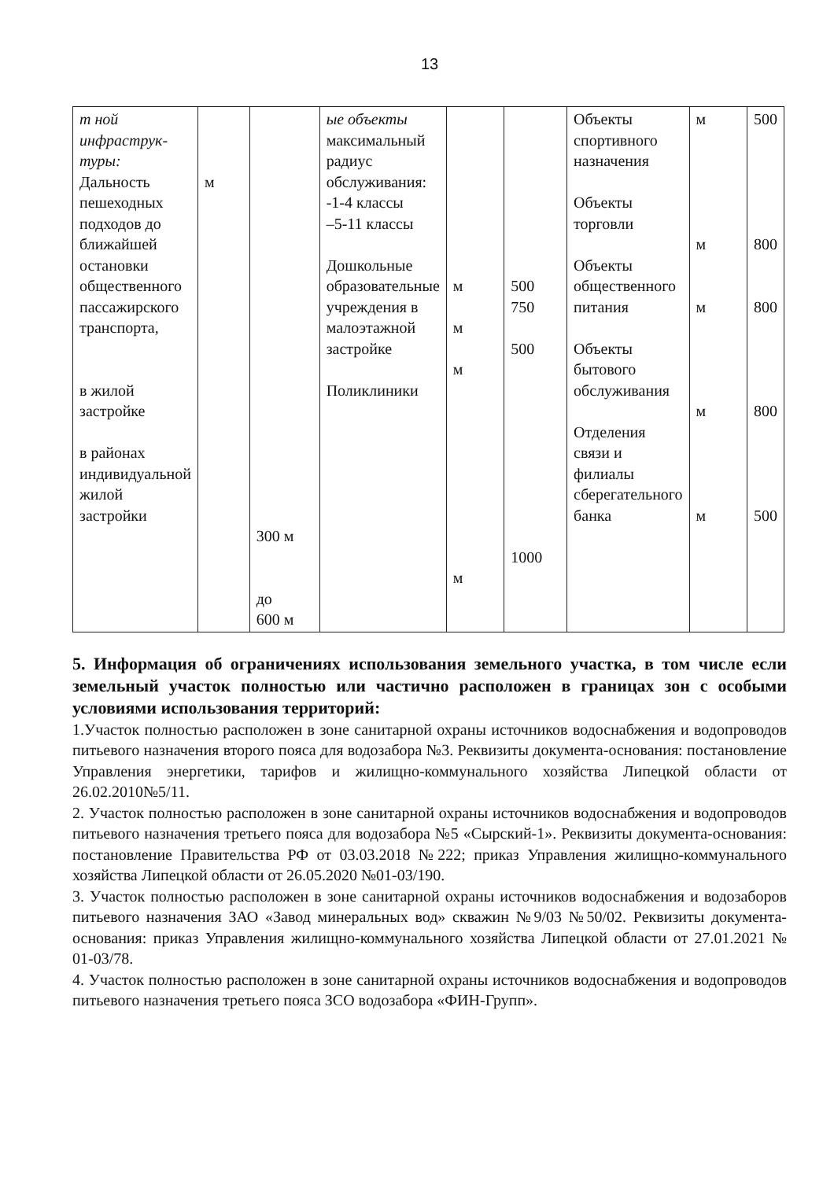13
| т ной инфраструк- туры: Дальность пешеходных подходов до ближайшей остановки общественного пассажирского транспорта, в жилой застройке в районах индивидуальной жилой застройки | м | 300 м до 600 м | ые объекты максимальный радиус обслуживания: -1-4 классы –5-11 классы Дошкольные образовательные учреждения в малоэтажной застройке Поликлиники | м м м м | 500 750 500 1000 | Объекты спортивного назначения Объекты торговли Объекты общественного питания Объекты бытового обслуживания Отделения связи и филиалы сберегательного банка | м м м м м | 500 800 800 800 500 |
5. Информация об ограничениях использования земельного участка, в том числе если земельный участок полностью или частично расположен в границах зон с особыми условиями использования территорий:
1.Участок полностью расположен в зоне санитарной охраны источников водоснабжения и водопроводов питьевого назначения второго пояса для водозабора №3. Реквизиты документа-основания: постановление Управления энергетики, тарифов и жилищно-коммунального хозяйства Липецкой области от 26.02.2010№5/11.
2. Участок полностью расположен в зоне санитарной охраны источников водоснабжения и водопроводов питьевого назначения третьего пояса для водозабора №5 «Сырский-1». Реквизиты документа-основания: постановление Правительства РФ от 03.03.2018 №222; приказ Управления жилищно-коммунального хозяйства Липецкой области от 26.05.2020 №01-03/190.
3. Участок полностью расположен в зоне санитарной охраны источников водоснабжения и водозаборов питьевого назначения ЗАО «Завод минеральных вод» скважин №9/03 №50/02. Реквизиты документа-основания: приказ Управления жилищно-коммунального хозяйства Липецкой области от 27.01.2021 № 01-03/78.
4. Участок полностью расположен в зоне санитарной охраны источников водоснабжения и водопроводов питьевого назначения третьего пояса ЗСО водозабора «ФИН-Групп».